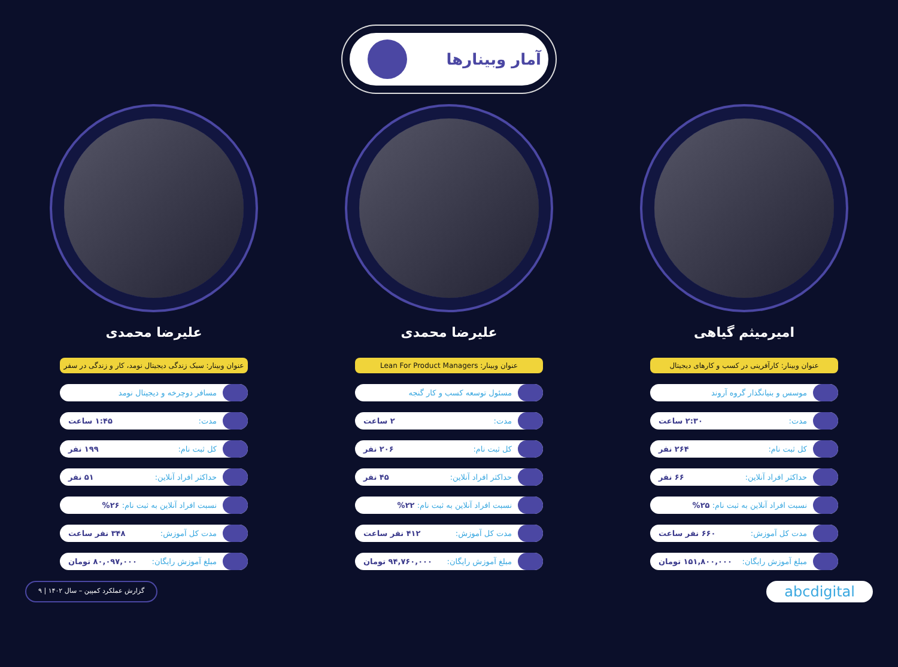آمار وبینارها
امیرمیثم گیاهی
عنوان وبینار: کارآفرینی در کسب و کارهای دیجیتال
موسس و بنیانگذار گروه آروند
مدت: ۲:۳۰ ساعت
کل ثبت نام: ۲۶۴ نفر
حداکثر افراد آنلاین: ۶۶ نفر
نسبت افراد آنلاین به ثبت نام: ۲۵%
مدت کل آموزش: ۶۶۰ نفر ساعت
مبلغ آموزش رایگان: ۱۵۱,۸۰۰,۰۰۰ تومان
علیرضا محمدی
عنوان وبینار: Lean For Product Managers
مسئول توسعه کسب و کار گنجه
مدت: ۲ ساعت
کل ثبت نام: ۲۰۶ نفر
حداکثر افراد آنلاین: ۴۵ نفر
نسبت افراد آنلاین به ثبت نام: ۲۲%
مدت کل آموزش: ۴۱۲ نفر ساعت
مبلغ آموزش رایگان: ۹۴,۷۶۰,۰۰۰ تومان
علیرضا محمدی
عنوان وبینار: سبک زندگی دیجیتال نومد، کار و زندگی در سفر
مسافر دوچرخه و دیجیتال نومد
مدت: ۱:۴۵ ساعت
کل ثبت نام: ۱۹۹ نفر
حداکثر افراد آنلاین: ۵۱ نفر
نسبت افراد آنلاین به ثبت نام: ۲۶%
مدت کل آموزش: ۳۴۸ نفر ساعت
مبلغ آموزش رایگان: ۸۰,۰۹۷,۰۰۰ تومان
abcdigital
گزارش عملکرد کمپین – سال ۱۴۰۲ | ۹